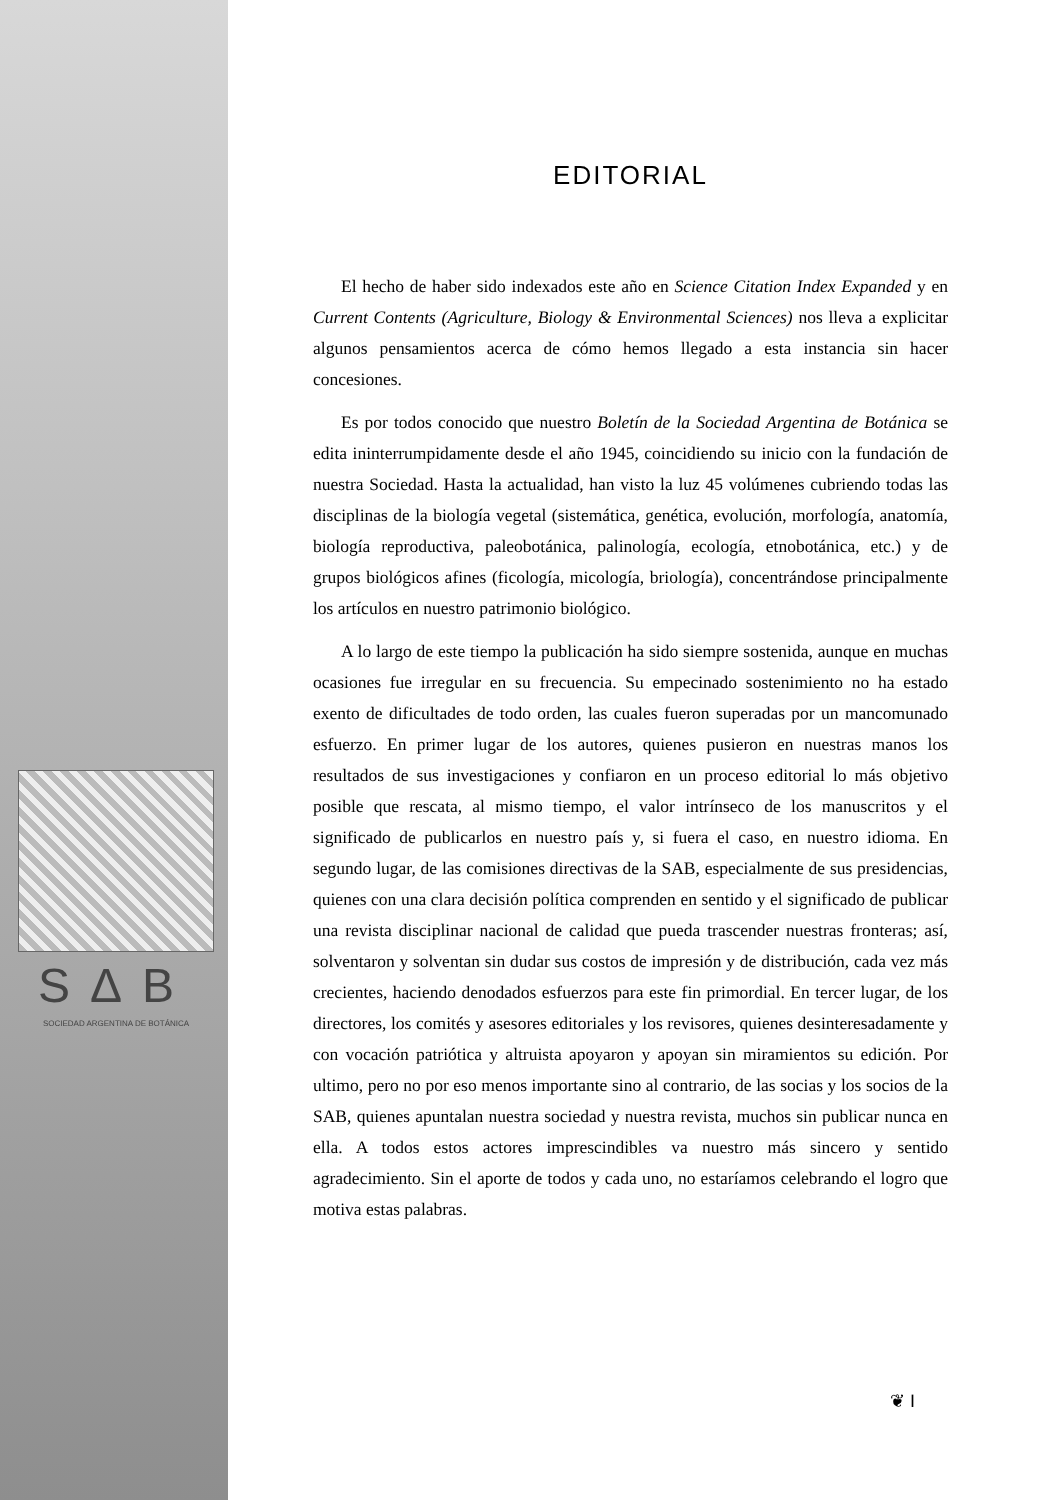EDITORIAL
El hecho de haber sido indexados este año en Science Citation Index Expanded y en Current Contents (Agriculture, Biology & Environmental Sciences) nos lleva a explicitar algunos pensamientos acerca de cómo hemos llegado a esta instancia sin hacer concesiones.
Es por todos conocido que nuestro Boletín de la Sociedad Argentina de Botánica se edita ininterrumpidamente desde el año 1945, coincidiendo su inicio con la fundación de nuestra Sociedad. Hasta la actualidad, han visto la luz 45 volúmenes cubriendo todas las disciplinas de la biología vegetal (sistemática, genética, evolución, morfología, anatomía, biología reproductiva, paleobotánica, palinología, ecología, etnobotánica, etc.) y de grupos biológicos afines (ficología, micología, briología), concentrándose principalmente los artículos en nuestro patrimonio biológico.
A lo largo de este tiempo la publicación ha sido siempre sostenida, aunque en muchas ocasiones fue irregular en su frecuencia. Su empecinado sostenimiento no ha estado exento de dificultades de todo orden, las cuales fueron superadas por un mancomunado esfuerzo. En primer lugar de los autores, quienes pusieron en nuestras manos los resultados de sus investigaciones y confiaron en un proceso editorial lo más objetivo posible que rescata, al mismo tiempo, el valor intrínseco de los manuscritos y el significado de publicarlos en nuestro país y, si fuera el caso, en nuestro idioma. En segundo lugar, de las comisiones directivas de la SAB, especialmente de sus presidencias, quienes con una clara decisión política comprenden en sentido y el significado de publicar una revista disciplinar nacional de calidad que pueda trascender nuestras fronteras; así, solventaron y solventan sin dudar sus costos de impresión y de distribución, cada vez más crecientes, haciendo denodados esfuerzos para este fin primordial. En tercer lugar, de los directores, los comités y asesores editoriales y los revisores, quienes desinteresadamente y con vocación patriótica y altruista apoyaron y apoyan sin miramientos su edición. Por ultimo, pero no por eso menos importante sino al contrario, de las socias y los socios de la SAB, quienes apuntalan nuestra sociedad y nuestra revista, muchos sin publicar nunca en ella. A todos estos actores imprescindibles va nuestro más sincero y sentido agradecimiento. Sin el aporte de todos y cada uno, no estaríamos celebrando el logro que motiva estas palabras.
SΔB
SOCIEDAD ARGENTINA DE BOTÁNICA
❦ I